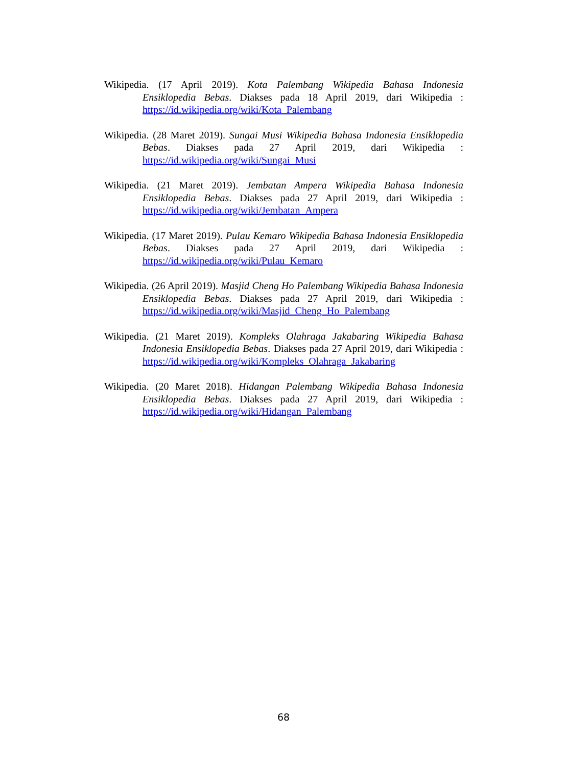Wikipedia. (17 April 2019). Kota Palembang Wikipedia Bahasa Indonesia Ensiklopedia Bebas. Diakses pada 18 April 2019, dari Wikipedia : https://id.wikipedia.org/wiki/Kota_Palembang
Wikipedia. (28 Maret 2019). Sungai Musi Wikipedia Bahasa Indonesia Ensiklopedia Bebas. Diakses pada 27 April 2019, dari Wikipedia : https://id.wikipedia.org/wiki/Sungai_Musi
Wikipedia. (21 Maret 2019). Jembatan Ampera Wikipedia Bahasa Indonesia Ensiklopedia Bebas. Diakses pada 27 April 2019, dari Wikipedia : https://id.wikipedia.org/wiki/Jembatan_Ampera
Wikipedia. (17 Maret 2019). Pulau Kemaro Wikipedia Bahasa Indonesia Ensiklopedia Bebas. Diakses pada 27 April 2019, dari Wikipedia : https://id.wikipedia.org/wiki/Pulau_Kemaro
Wikipedia. (26 April 2019). Masjid Cheng Ho Palembang Wikipedia Bahasa Indonesia Ensiklopedia Bebas. Diakses pada 27 April 2019, dari Wikipedia : https://id.wikipedia.org/wiki/Masjid_Cheng_Ho_Palembang
Wikipedia. (21 Maret 2019). Kompleks Olahraga Jakabaring Wikipedia Bahasa Indonesia Ensiklopedia Bebas. Diakses pada 27 April 2019, dari Wikipedia : https://id.wikipedia.org/wiki/Kompleks_Olahraga_Jakabaring
Wikipedia. (20 Maret 2018). Hidangan Palembang Wikipedia Bahasa Indonesia Ensiklopedia Bebas. Diakses pada 27 April 2019, dari Wikipedia : https://id.wikipedia.org/wiki/Hidangan_Palembang
68